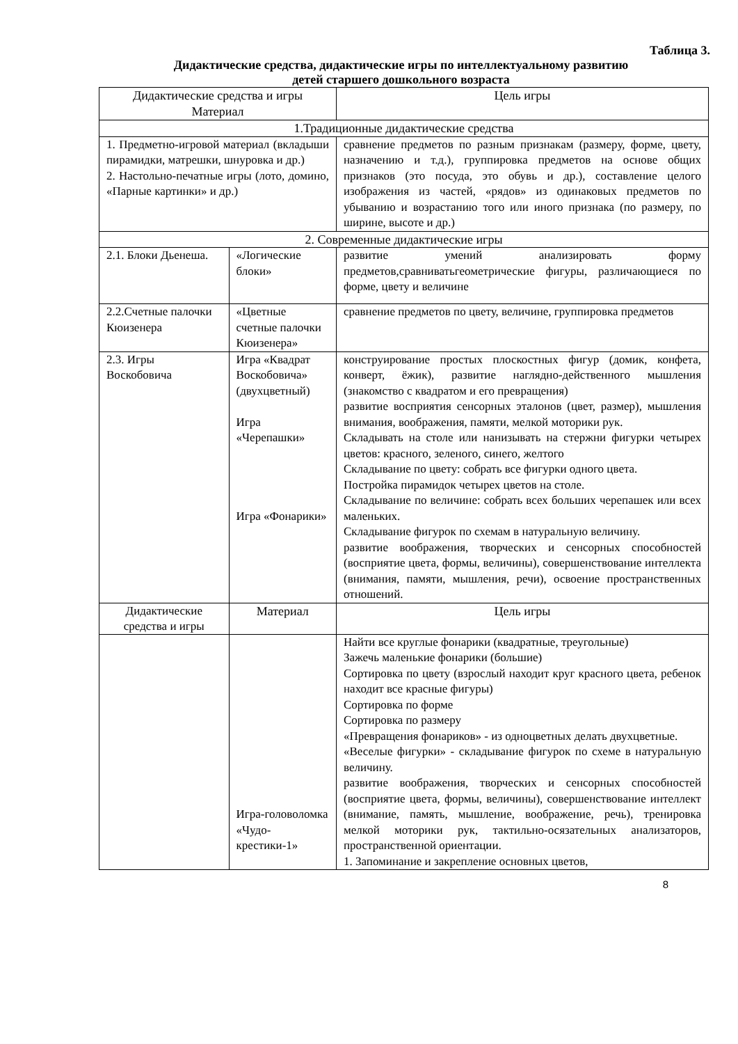Таблица 3.
Дидактические средства, дидактические игры по интеллектуальному развитию
детей старшего дошкольного возраста
| Дидактические средства и игры Материал | | Цель игры |
| --- | --- | --- |
| 1.Традиционные дидактические средства | | |
| 1. Предметно-игровой материал (вкладыши пирамидки, матрешки, шнуровка и др.) 2. Настольно-печатные игры (лото, домино, «Парные картинки» и др.) | | сравнение предметов по разным признакам (размеру, форме, цвету, назначению и т.д.), группировка предметов на основе общих признаков (это посуда, это обувь и др.), составление целого изображения из частей, «рядов» из одинаковых предметов по убыванию и возрастанию того или иного признака (по размеру, по ширине, высоте и др.) |
| 2. Современные дидактические игры | | |
| 2.1. Блоки Дьенеша. | «Логические блоки» | развитие умений анализировать форму предметов,сравниватьгеометрические фигуры, различающиеся по форме, цвету и величине |
| 2.2.Счетные палочки Кюизенера | «Цветные счетные палочки Кюизенера» | сравнение предметов по цвету, величине, группировка предметов |
| 2.3. Игры Воскобовича | Игра «Квадрат Воскобовича» (двухцветный) Игра «Черепашки» Игра «Фонарики» | конструирование простых плоскостных фигур (домик, конфета, конверт, ёжик), развитие наглядно-действенного мышления (знакомство с квадратом и его превращения) развитие восприятия сенсорных эталонов (цвет, размер), мышления внимания, воображения, памяти, мелкой моторики рук. Складывать на столе или нанизывать на стержни фигурки четырех цветов: красного, зеленого, синего, желтого Складывание по цвету: собрать все фигурки одного цвета. Постройка пирамидок четырех цветов на столе. Складывание по величине: собрать всех больших черепашек или всех маленьких. Складывание фигурок по схемам в натуральную величину. развитие воображения, творческих и сенсорных способностей (восприятие цвета, формы, величины), совершенствование интеллекта (внимания, памяти, мышления, речи), освоение пространственных отношений. |
| Дидактические средства и игры | Материал | Цель игры |
| | Игра-головоломка «Чудо-крестики-1» | Найти все круглые фонарики (квадратные, треугольные) Зажечь маленькие фонарики (большие) Сортировка по цвету (взрослый находит круг красного цвета, ребенок находит все красные фигуры) Сортировка по форме Сортировка по размеру «Превращения фонариков» - из одноцветных делать двухцветные. «Веселые фигурки» - складывание фигурок по схеме в натуральную величину. развитие воображения, творческих и сенсорных способностей (восприятие цвета, формы, величины), совершенствование интеллект (внимание, память, мышление, воображение, речь), тренировка мелкой моторики рук, тактильно-осязательных анализаторов, пространственной ориентации. 1. Запоминание и закрепление основных цветов, |
8